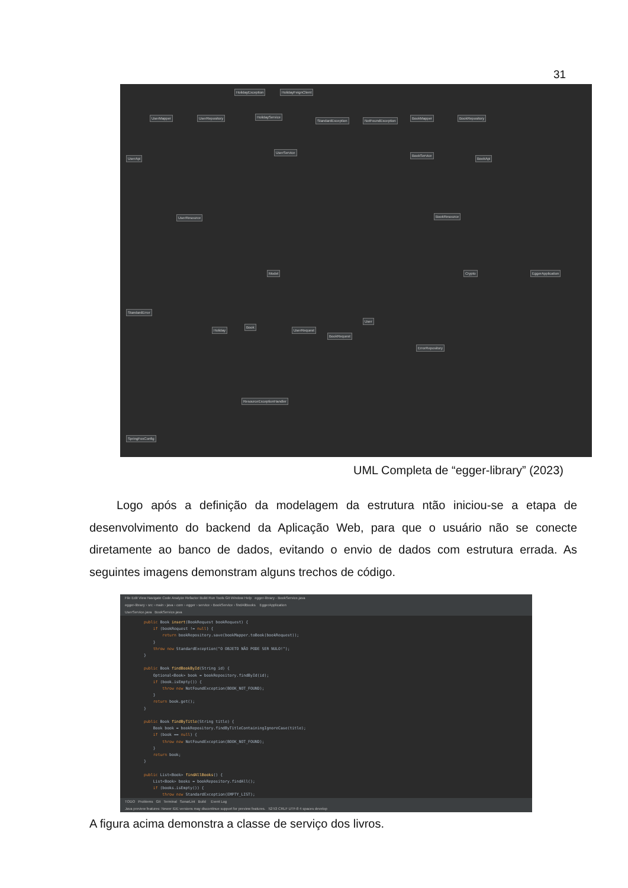31
HolidayException HolidayFeignClient
HolidayService
UserMapper UserRepository
StandardException NotFoundException
BookMapper BookRepository
UserService
UserApi
BookService
BookApi
UserResource BookResource
Model Crypto EggerApplication
StandardError
Holiday
Book
UserRequest
BookRequest
User
ErrorRepository
ResourceExceptionHandler
SpringFoxConfig
UML Completa de “egger-library” (2023)
Logo após a definição da modelagem da estrutura ntão iniciou-se a etapa de desenvolvimento do backend da Aplicação Web, para que o usuário não se conecte diretamente ao banco de dados, evitando o envio de dados com estrutura errada. As seguintes imagens demonstram alguns trechos de código.
File Edit View Navigate Code Analyze Refactor Build Run Tools Git Window Help egger-library - BookService.java
egger-library › src › main › java › com › egger › service › BookService › findAllBooks EggerApplication
UserService.java BookService.java
public Book insert(BookRequest bookRequest) {
    if (bookRequest != null) {
        return bookRepository.save(bookMapper.toBook(bookRequest));
    }
    throw new StandardException("O OBJETO NÃO PODE SER NULO!");
}

public Book findBookById(String id) {
    Optional<Book> book = bookRepository.findById(id);
    if (book.isEmpty()) {
        throw new NotFoundException(BOOK_NOT_FOUND);
    }
    return book.get();
}

public Book findByTitle(String title) {
    Book book = bookRepository.findByTitleContainingIgnoreCase(title);
    if (book == null) {
        throw new NotFoundException(BOOK_NOT_FOUND);
    }
    return book;
}

public List<Book> findAllBooks() {
    List<Book> books = bookRepository.findAll();
    if (books.isEmpty()) {
        throw new StandardException(EMPTY_LIST);
TODO Problems Git Terminal SonarLint Build Event Log
Java preview features: Newer IDE versions may discontinue support for preview features. 52:53 CRLF UTF-8 4 spaces develop
A figura acima demonstra a classe de serviço dos livros.